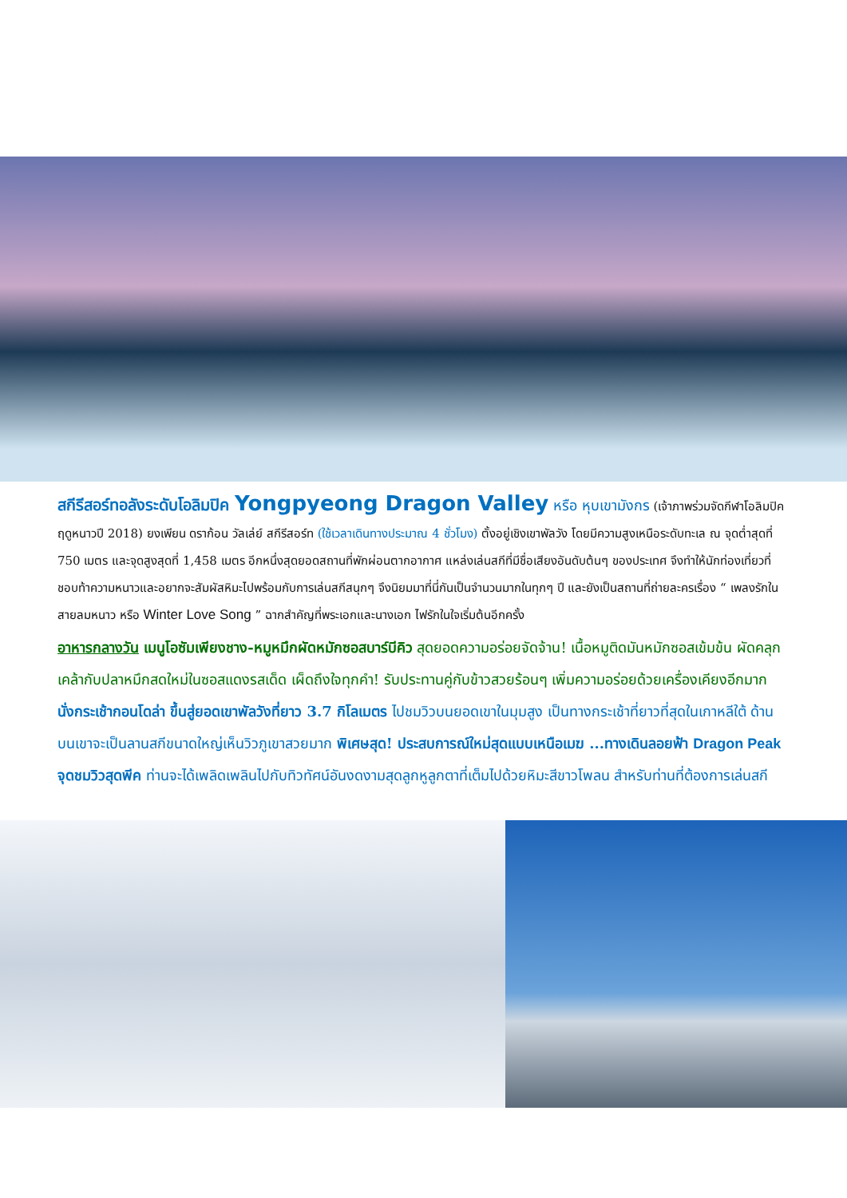สกีรีสอร์ทอลังระดับโอลิมปิค Yongpyeong Dragon Valley หรือ หุบเขามังกร (เจ้าภาพร่วมจัดกีฬาโอลิมปิคฤดูหนาวปี 2018) ยงเพียน ดราก้อน วัลเล่ย์ สกีรีสอร์ท (ใช้เวลาเดินทางประมาณ 4 ชั่วโมง) ตั้งอยู่เชิงเขาพัลวัง โดยมีความสูงเหนือระดับทะเล ณ จุดต่ำสุดที่ 750 เมตร และจุดสูงสุดที่ 1,458 เมตร อีกหนึ่งสุดยอดสถานที่พักผ่อนตากอากาศ แหล่งเล่นสกีที่มีชื่อเสียงอันดับต้นๆ ของประเทศ จึงทำให้นักท่องเที่ยวที่ชอบท้าความหนาวและอยากจะสัมผัสหิมะไปพร้อมกับการเล่นสกีสนุกๆ จึงนิยมมาที่นี่กันเป็นจำนวนมากในทุกๆ ปี และยังเป็นสถานที่ถ่ายละครเรื่อง “ เพลงรักในสายลมหนาว หรือ Winter Love Song ” ฉากสำคัญที่พระเอกและนางเอก ไฟรักในใจเริ่มต้นอีกครั้ง
อาหารกลางวัน เมนูโอซัมเพียงชาง-หมูหมึกผัดหมักซอสบาร์บีคิว สุดยอดความอร่อยจัดจ้าน! เนื้อหมูติดมันหมักซอสเข้มข้น ผัดคลุกเคล้ากับปลาหมึกสดใหม่ในซอสแดงรสเด็ด เผ็ดถึงใจทุกคำ! รับประทานคู่กับข้าวสวยร้อนๆ เพิ่มความอร่อยด้วยเครื่องเคียงอีกมาก
นั่งกระเช้ากอนโดล่า ขึ้นสู่ยอดเขาพัลวังที่ยาว 3.7 กิโลเมตร ไปชมวิวบนยอดเขาในมุมสูง เป็นทางกระเช้าที่ยาวที่สุดในเกาหลีใต้ ด้านบนเขาจะเป็นลานสกีขนาดใหญ่เห็นวิวภูเขาสวยมาก พิเศษสุด! ประสบการณ์ใหม่สุดแบบเหนือเมฆ ...ทางเดินลอยฟ้า Dragon Peak จุดชมวิวสุดพีค ท่านจะได้เพลิดเพลินไปกับทิวทัศน์อันงดงามสุดลูกหูลูกตาที่เต็มไปด้วยหิมะสีขาวโพลน สำหรับท่านที่ต้องการเล่นสกี